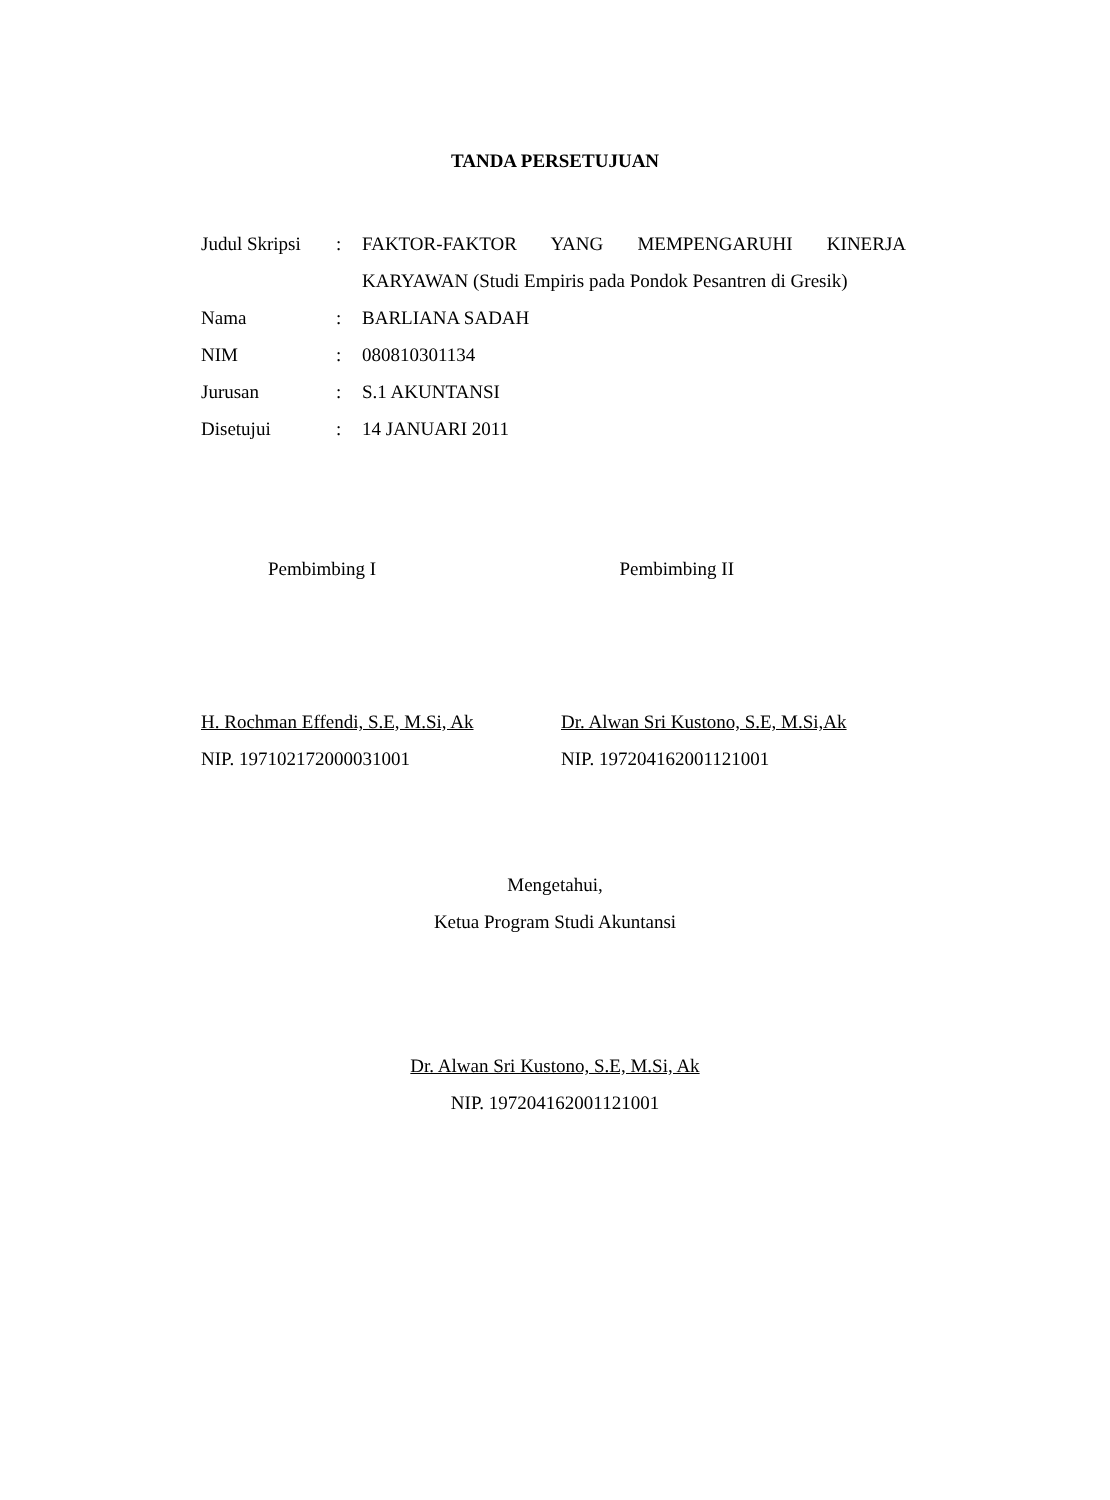TANDA PERSETUJUAN
| Judul Skripsi | : | FAKTOR-FAKTOR YANG MEMPENGARUHI KINERJA KARYAWAN (Studi Empiris pada Pondok Pesantren di Gresik) |
| Nama | : | BARLIANA SADAH |
| NIM | : | 080810301134 |
| Jurusan | : | S.1 AKUNTANSI |
| Disetujui | : | 14 JANUARI 2011 |
Pembimbing I Pembimbing II
H. Rochman Effendi, S.E, M.Si, Ak
NIP. 197102172000031001
Dr. Alwan Sri Kustono, S.E, M.Si,Ak
NIP. 197204162001121001
Mengetahui,
Ketua Program Studi Akuntansi
Dr. Alwan Sri Kustono, S.E, M.Si, Ak
NIP. 197204162001121001